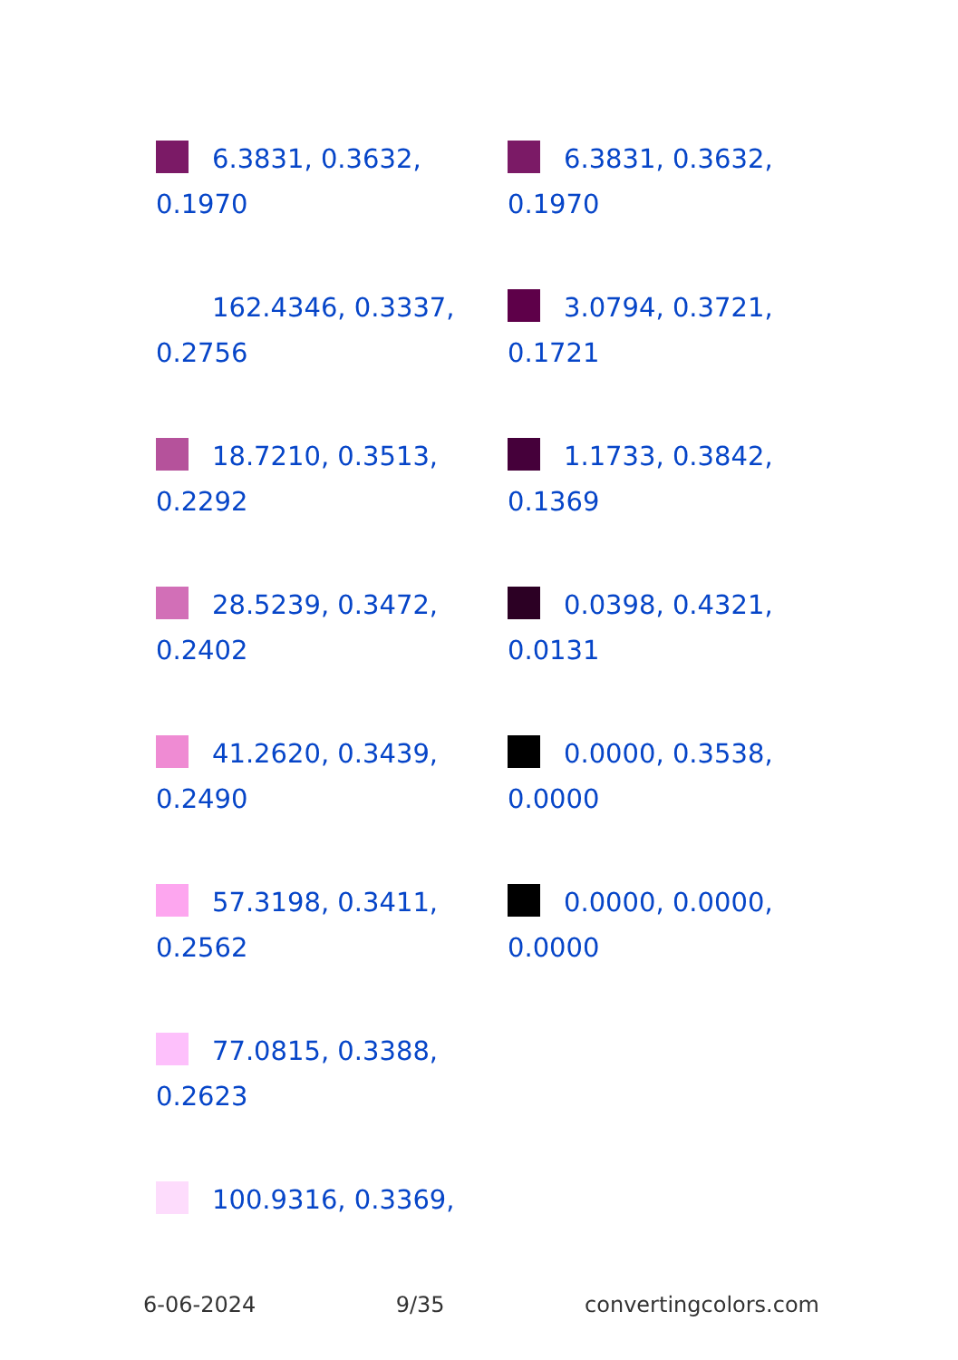6.3831, 0.3632,
0.1970
6.3831, 0.3632,
0.1970
162.4346, 0.3337,
0.2756
3.0794, 0.3721,
0.1721
18.7210, 0.3513,
0.2292
1.1733, 0.3842,
0.1369
28.5239, 0.3472,
0.2402
0.0398, 0.4321,
0.0131
41.2620, 0.3439,
0.2490
0.0000, 0.3538,
0.0000
57.3198, 0.3411,
0.2562
0.0000, 0.0000,
0.0000
77.0815, 0.3388,
0.2623
100.9316, 0.3369,
6-06-2024 9/35 convertingcolors.com